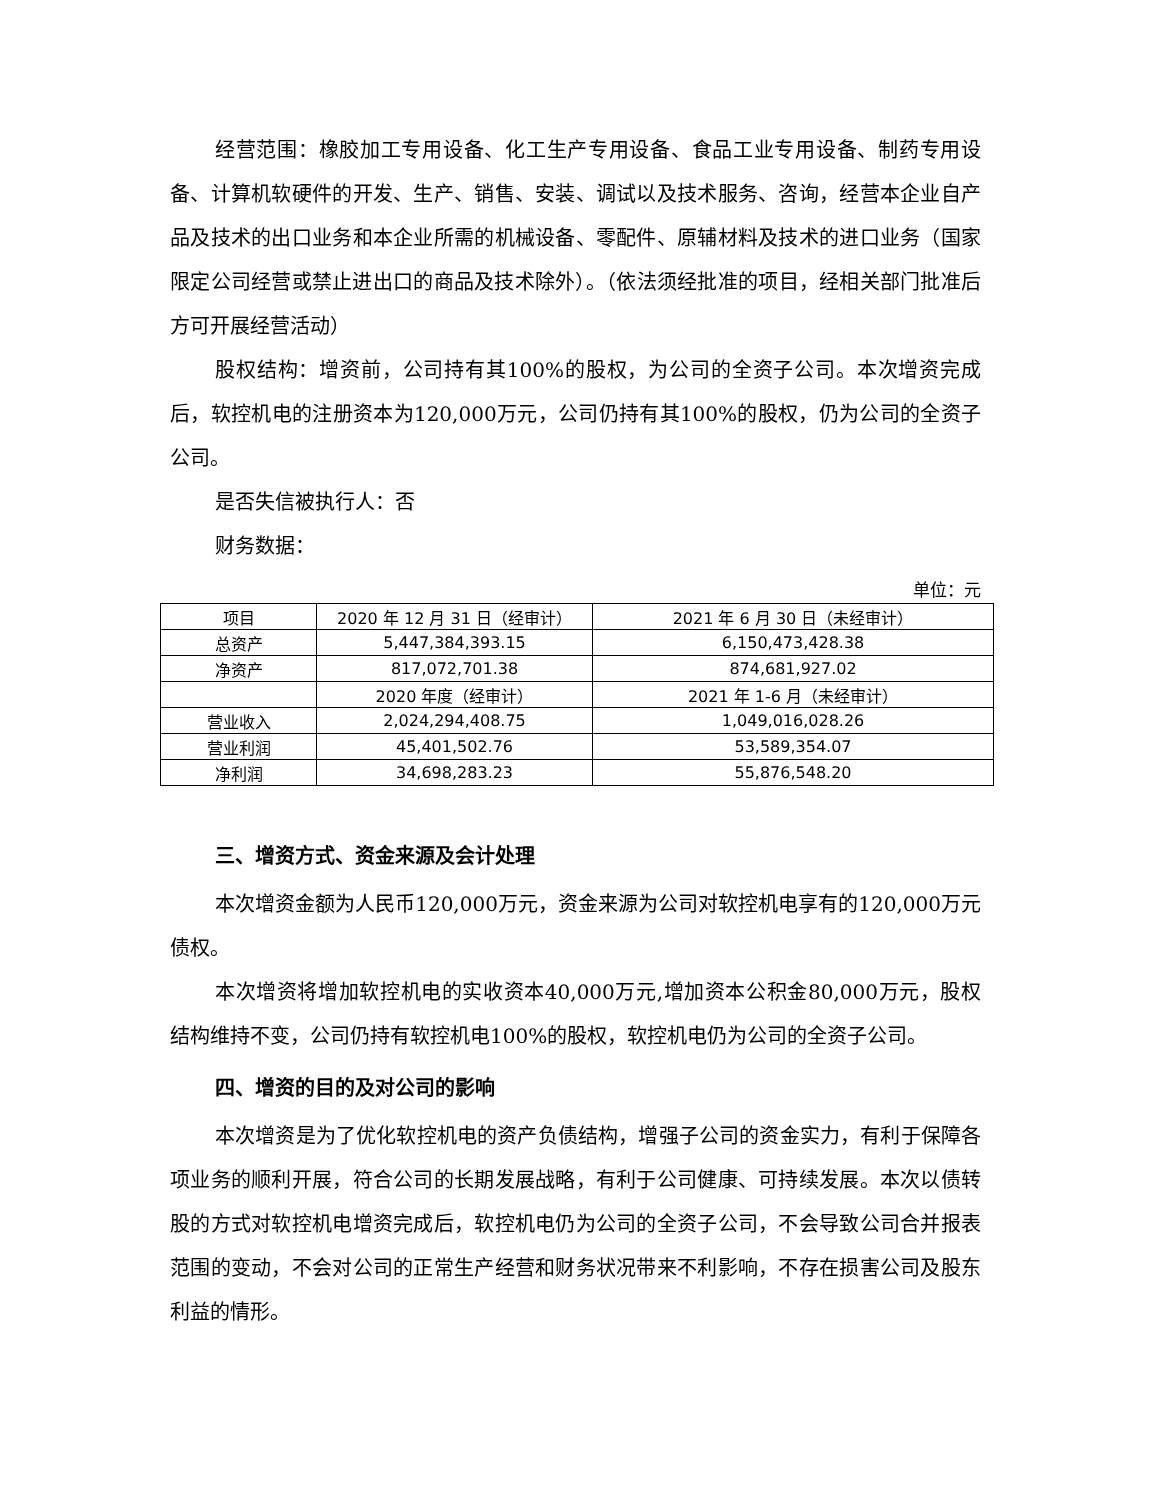经营范围：橡胶加工专用设备、化工生产专用设备、食品工业专用设备、制药专用设备、计算机软硬件的开发、生产、销售、安装、调试以及技术服务、咨询，经营本企业自产品及技术的出口业务和本企业所需的机械设备、零配件、原辅材料及技术的进口业务（国家限定公司经营或禁止进出口的商品及技术除外）。（依法须经批准的项目，经相关部门批准后方可开展经营活动）
股权结构：增资前，公司持有其100%的股权，为公司的全资子公司。本次增资完成后，软控机电的注册资本为120,000万元，公司仍持有其100%的股权，仍为公司的全资子公司。
是否失信被执行人：否
财务数据：
单位：元
| 项目 | 2020 年 12 月 31 日（经审计） | 2021 年 6 月 30 日（未经审计） |
| 总资产 | 5,447,384,393.15 | 6,150,473,428.38 |
| 净资产 | 817,072,701.38 | 874,681,927.02 |
| | 2020 年度（经审计） | 2021 年 1-6 月（未经审计） |
| 营业收入 | 2,024,294,408.75 | 1,049,016,028.26 |
| 营业利润 | 45,401,502.76 | 53,589,354.07 |
| 净利润 | 34,698,283.23 | 55,876,548.20 |
三、增资方式、资金来源及会计处理
本次增资金额为人民币120,000万元，资金来源为公司对软控机电享有的120,000万元债权。
本次增资将增加软控机电的实收资本40,000万元,增加资本公积金80,000万元，股权结构维持不变，公司仍持有软控机电100%的股权，软控机电仍为公司的全资子公司。
四、增资的目的及对公司的影响
本次增资是为了优化软控机电的资产负债结构，增强子公司的资金实力，有利于保障各项业务的顺利开展，符合公司的长期发展战略，有利于公司健康、可持续发展。本次以债转股的方式对软控机电增资完成后，软控机电仍为公司的全资子公司，不会导致公司合并报表范围的变动，不会对公司的正常生产经营和财务状况带来不利影响，不存在损害公司及股东利益的情形。